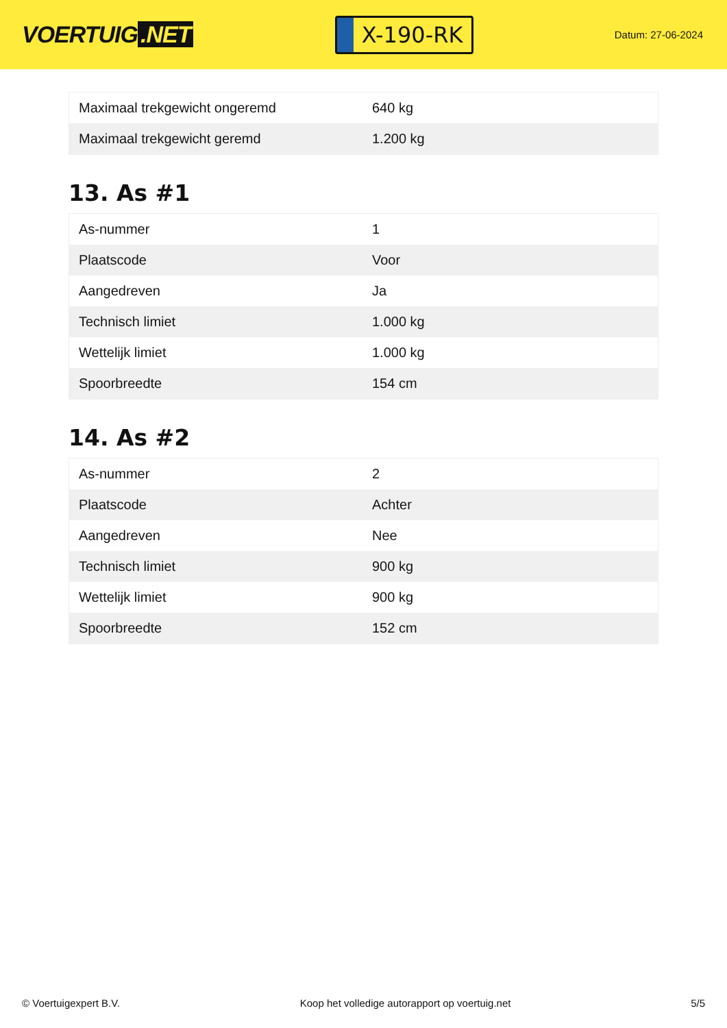VOERTUIG.NET
X-190-RK
Datum: 27-06-2024
| Maximaal trekgewicht ongeremd | 640 kg |
| Maximaal trekgewicht geremd | 1.200 kg |
13. As #1
| As-nummer | 1 |
| Plaatscode | Voor |
| Aangedreven | Ja |
| Technisch limiet | 1.000 kg |
| Wettelijk limiet | 1.000 kg |
| Spoorbreedte | 154 cm |
14. As #2
| As-nummer | 2 |
| Plaatscode | Achter |
| Aangedreven | Nee |
| Technisch limiet | 900 kg |
| Wettelijk limiet | 900 kg |
| Spoorbreedte | 152 cm |
© Voertuigexpert B.V. Koop het volledige autorapport op voertuig.net 5/5